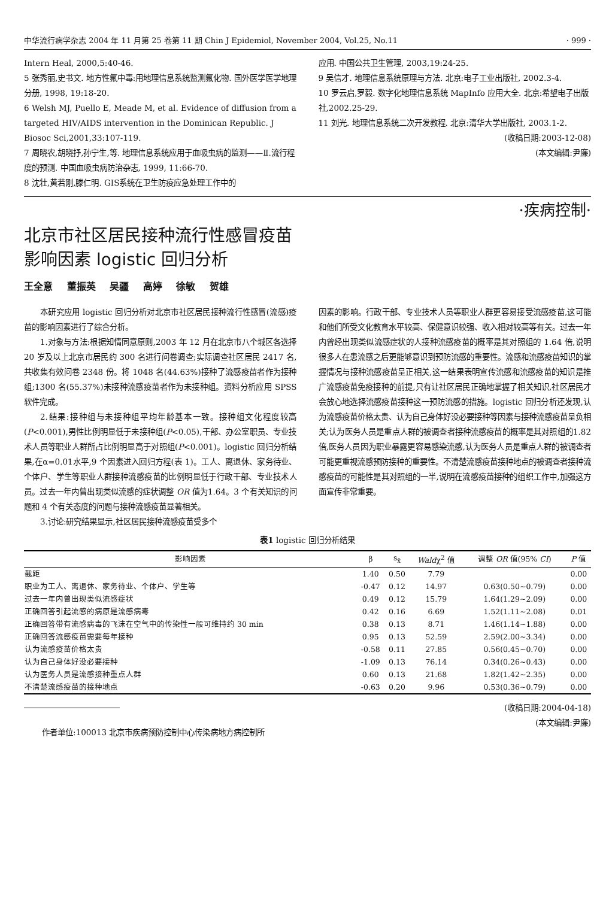中华流行病学杂志 2004 年 11 月第 25 卷第 11 期 Chin J Epidemiol, November 2004, Vol.25, No.11 · 999 ·
Intern Heal, 2000,5:40-46.
5 张秀丽,史书文. 地方性氟中毒:用地理信息系统监测氟化物. 国外医学医学地理分册, 1998, 19:18-20.
6 Welsh MJ, Puello E, Meade M, et al. Evidence of diffusion from a targeted HIV/AIDS intervention in the Dominican Republic. J Biosoc Sci,2001,33:107-119.
7 周晓农,胡晓抒,孙宁生,等. 地理信息系统应用于血吸虫病的监测——Ⅱ.流行程度的预测. 中国血吸虫病防治杂志, 1999, 11:66-70.
8 沈壮,黄若刚,滕仁明. GIS系统在卫生防疫应急处理工作中的
应用. 中国公共卫生管理, 2003,19:24-25.
9 吴信才. 地理信息系统原理与方法. 北京:电子工业出版社, 2002.3-4.
10 罗云启,罗毅. 数字化地理信息系统 MapInfo 应用大全. 北京:希望电子出版社,2002.25-29.
11 刘光. 地理信息系统二次开发教程. 北京:清华大学出版社, 2003.1-2.
(收稿日期:2003-12-08)
(本文编辑:尹廉)
·疾病控制·
北京市社区居民接种流行性感冒疫苗
影响因素 logistic 回归分析
王全意 董振英 吴疆 高婷 徐敏 贺雄
本研究应用 logistic 回归分析对北京市社区居民接种流行性感冒(流感)疫苗的影响因素进行了综合分析。
1.对象与方法:根据知情同意原则,2003 年 12 月在北京市八个城区各选择 20 岁及以上北京市居民约 300 名进行问卷调查;实际调查社区居民 2417 名,共收集有效问卷 2348 份。将 1048 名(44.63%)接种了流感疫苗者作为接种组;1300 名(55.37%)未接种流感疫苗者作为未接种组。资料分析应用 SPSS 软件完成。
2.结果:接种组与未接种组平均年龄基本一致。接种组文化程度较高(P<0.001),男性比例明显低于未接种组(P<0.05),干部、办公室职员、专业技术人员等职业人群所占比例明显高于对照组(P<0.001)。logistic 回归分析结果,在α=0.01水平,9 个因素进入回归方程(表 1)。工人、离退休、家务待业、个体户、学生等职业人群接种流感疫苗的比例明显低于行政干部、专业技术人员。过去一年内曾出现类似流感的症状调整 OR 值为1.64。3 个有关知识的问题和 4 个有关态度的问题与接种流感疫苗显著相关。
3.讨论:研究结果显示,社区居民接种流感疫苗受多个
因素的影响。行政干部、专业技术人员等职业人群更容易接受流感疫苗,这可能和他们所受文化教育水平较高、保健意识较强、收入相对较高等有关。过去一年内曾经出现类似流感症状的人接种流感疫苗的概率是其对照组的 1.64 倍,说明很多人在患流感之后更能够意识到预防流感的重要性。流感和流感疫苗知识的掌握情况与接种流感疫苗呈正相关,这一结果表明宣传流感和流感疫苗的知识是推广流感疫苗免疫接种的前提,只有让社区居民正确地掌握了相关知识,社区居民才会放心地选择流感疫苗接种这一预防流感的措施。logistic 回归分析还发现,认为流感疫苗价格太贵、认为自己身体好没必要接种等因素与接种流感疫苗呈负相关;认为医务人员是重点人群的被调查者接种流感疫苗的概率是其对照组的1.82倍,医务人员因为职业暴露更容易感染流感,认为医务人员是重点人群的被调查者可能更重视流感预防接种的重要性。不清楚流感疫苗接种地点的被调查者接种流感疫苗的可能性是其对照组的一半,说明在流感疫苗接种的组织工作中,加强这方面宣传非常重要。
表1 logistic 回归分析结果
| 影响因素 | β | s<sub>x̄</sub> | Wald χ<sup>2</sup> 值 | 调整 OR 值(95% CI ) | P 值 |
| --- | --- | --- | --- | --- | --- |
| 截距 | 1.40 | 0.50 | 7.79 | | 0.00 |
| 职业为工人、离退休、家务待业、个体户、学生等 | -0.47 | 0.12 | 14.97 | 0.63(0.50~0.79) | 0.00 |
| 过去一年内曾出现类似流感症状 | 0.49 | 0.12 | 15.79 | 1.64(1.29~2.09) | 0.00 |
| 正确回答引起流感的病原是流感病毒 | 0.42 | 0.16 | 6.69 | 1.52(1.11~2.08) | 0.01 |
| 正确回答带有流感病毒的飞沫在空气中的传染性一般可维持约 30 min | 0.38 | 0.13 | 8.71 | 1.46(1.14~1.88) | 0.00 |
| 正确回答流感疫苗需要每年接种 | 0.95 | 0.13 | 52.59 | 2.59(2.00~3.34) | 0.00 |
| 认为流感疫苗价格太贵 | -0.58 | 0.11 | 27.85 | 0.56(0.45~0.70) | 0.00 |
| 认为自己身体好没必要接种 | -1.09 | 0.13 | 76.14 | 0.34(0.26~0.43) | 0.00 |
| 认为医务人员是流感接种重点人群 | 0.60 | 0.13 | 21.68 | 1.82(1.42~2.35) | 0.00 |
| 不清楚流感疫苗的接种地点 | -0.63 | 0.20 | 9.96 | 0.53(0.36~0.79) | 0.00 |
作者单位:100013 北京市疾病预防控制中心传染病地方病控制所
(收稿日期:2004-04-18)
(本文编辑:尹廉)